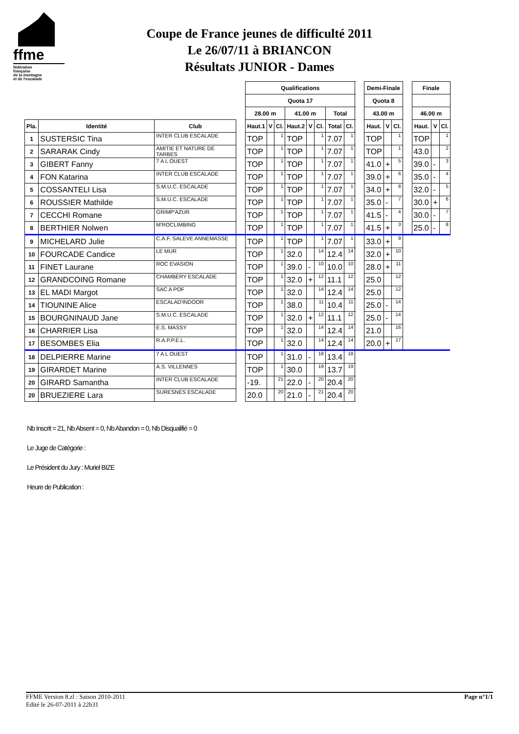ffme
fédération
française
de la montagne
et de l'escalade
Coupe de France jeunes de difficulté 2011
Le 26/07/11 à BRIANCON
Résultats JUNIOR - Dames
| | | | | Qualifications | | | | | | | | | Demi-Finale | | | | Finale | | |
| | | | | Quota 17 | | | | | | | | | Quota 8 | | | | | | |
| | | | | 28.00 m | | | 41.00 m | | | Total | | | 43.00 m | | | | 46.00 m | | |
| Pla. | Identité | Club | | Haut.1 | V | Cl. | Haut.2 | V | Cl. | Total | Cl. | | Haut. | V | Cl. | | Haut. | V | Cl. |
| 1 | SUSTERSIC Tina | INTER CLUB ESCALADE | | TOP | | 1 | TOP | | 1 | 7.07 | 1 | | TOP | | 1 | | TOP | | 1 |
| 2 | SARARAK Cindy | AMITIE ET NATURE DE TARBES | | TOP | | 1 | TOP | | 1 | 7.07 | 1 | | TOP | | 1 | | 43.0 | | 2 |
| 3 | GIBERT Fanny | 7 A L OUEST | | TOP | | 1 | TOP | | 1 | 7.07 | 1 | | 41.0 | + | 5 | | 39.0 | - | 3 |
| 4 | FON Katarina | INTER CLUB ESCALADE | | TOP | | 1 | TOP | | 1 | 7.07 | 1 | | 39.0 | + | 6 | | 35.0 | - | 4 |
| 5 | COSSANTELI Lisa | S.M.U.C. ESCALADE | | TOP | | 1 | TOP | | 1 | 7.07 | 1 | | 34.0 | + | 8 | | 32.0 | - | 5 |
| 6 | ROUSSIER Mathilde | S.M.U.C. ESCALADE | | TOP | | 1 | TOP | | 1 | 7.07 | 1 | | 35.0 | - | 7 | | 30.0 | + | 6 |
| 7 | CECCHI Romane | GRIMP'AZUR | | TOP | | 1 | TOP | | 1 | 7.07 | 1 | | 41.5 | - | 4 | | 30.0 | - | 7 |
| 8 | BERTHIER Nolwen | M'ROCLIMBING | | TOP | | 1 | TOP | | 1 | 7.07 | 1 | | 41.5 | + | 3 | | 25.0 | - | 8 |
| 9 | MICHELARD Julie | C.A.F. SALEVE ANNEMASSE | | TOP | | 1 | TOP | | 1 | 7.07 | 1 | | 33.0 | + | 9 | | | | |
| 10 | FOURCADE Candice | LE MUR | | TOP | | 1 | 32.0 | | 14 | 12.4 | 14 | | 32.0 | + | 10 | | | | |
| 11 | FINET Laurane | ROC EVASION | | TOP | | 1 | 39.0 | - | 10 | 10.0 | 10 | | 28.0 | + | 11 | | | | |
| 12 | GRANDCOING Romane | CHAMBERY ESCALADE | | TOP | | 1 | 32.0 | + | 12 | 11.1 | 12 | | 25.0 | | 12 | | | | |
| 13 | EL MADI Margot | SAC A POF | | TOP | | 1 | 32.0 | | 14 | 12.4 | 14 | | 25.0 | | 12 | | | | |
| 14 | TIOUNINE Alice | ESCALAD'INDOOR | | TOP | | 1 | 38.0 | | 11 | 10.4 | 11 | | 25.0 | - | 14 | | | | |
| 15 | BOURGNINAUD Jane | S.M.U.C. ESCALADE | | TOP | | 1 | 32.0 | + | 12 | 11.1 | 12 | | 25.0 | - | 14 | | | | |
| 16 | CHARRIER Lisa | E.S. MASSY | | TOP | | 1 | 32.0 | | 14 | 12.4 | 14 | | 21.0 | | 16 | | | | |
| 17 | BESOMBES Elia | R.A.P.P.E.L. | | TOP | | 1 | 32.0 | | 14 | 12.4 | 14 | | 20.0 | + | 17 | | | | |
| 18 | DELPIERRE Marine | 7 A L OUEST | | TOP | | 1 | 31.0 | - | 18 | 13.4 | 18 | | | | | | | | |
| 19 | GIRARDET Marine | A.S. VILLENNES | | TOP | | 1 | 30.0 | | 19 | 13.7 | 19 | | | | | | | | |
| 20 | GIRARD Samantha | INTER CLUB ESCALADE | | -19. | | 21 | 22.0 | - | 20 | 20.4 | 20 | | | | | | | | |
| 20 | BRUEZIERE Lara | SURESNES ESCALADE | | 20.0 | | 20 | 21.0 | - | 21 | 20.4 | 20 | | | | | | | | |
Nb Inscrit = 21, Nb Absent = 0, Nb Abandon = 0, Nb Disqualifié = 0
Le Juge de Catégorie :
Le Président du Jury : Muriel BIZE
Heure de Publication :
FFME Version 8.zl : Saison 2010-2011
Edité le 26-07-2011 à 22h31
Page n°1/1